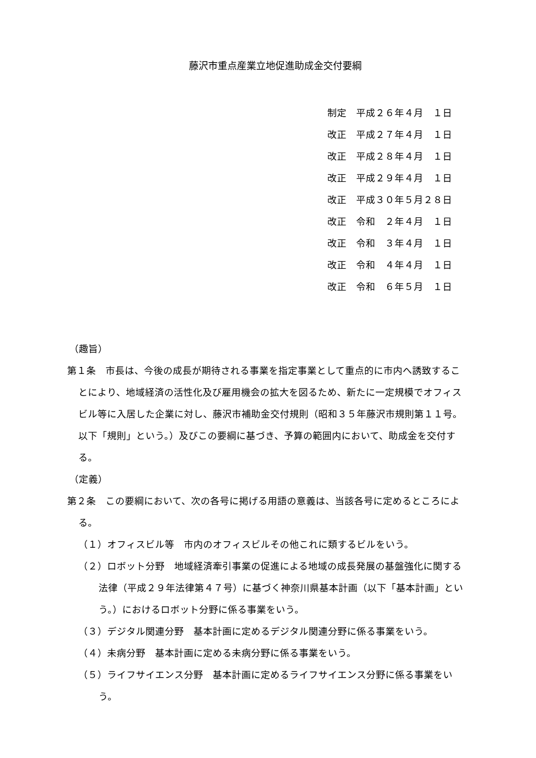藤沢市重点産業立地促進助成金交付要綱
制定　平成２６年４月　１日
改正　平成２７年４月　１日
改正　平成２８年４月　１日
改正　平成２９年４月　１日
改正　平成３０年５月２８日
改正　令和　２年４月　１日
改正　令和　３年４月　１日
改正　令和　４年４月　１日
改正　令和　６年５月　１日
（趣旨）
第１条　市長は、今後の成長が期待される事業を指定事業として重点的に市内へ誘致することにより、地域経済の活性化及び雇用機会の拡大を図るため、新たに一定規模でオフィスビル等に入居した企業に対し、藤沢市補助金交付規則（昭和３５年藤沢市規則第１１号。以下「規則」という。）及びこの要綱に基づき、予算の範囲内において、助成金を交付する。
（定義）
第２条　この要綱において、次の各号に掲げる用語の意義は、当該各号に定めるところによる。
（１）オフィスビル等　市内のオフィスビルその他これに類するビルをいう。
（２）ロボット分野　地域経済牽引事業の促進による地域の成長発展の基盤強化に関する法律（平成２９年法律第４７号）に基づく神奈川県基本計画（以下「基本計画」という。）におけるロボット分野に係る事業をいう。
（３）デジタル関連分野　基本計画に定めるデジタル関連分野に係る事業をいう。
（４）未病分野　基本計画に定める未病分野に係る事業をいう。
（５）ライフサイエンス分野　基本計画に定めるライフサイエンス分野に係る事業をいう。